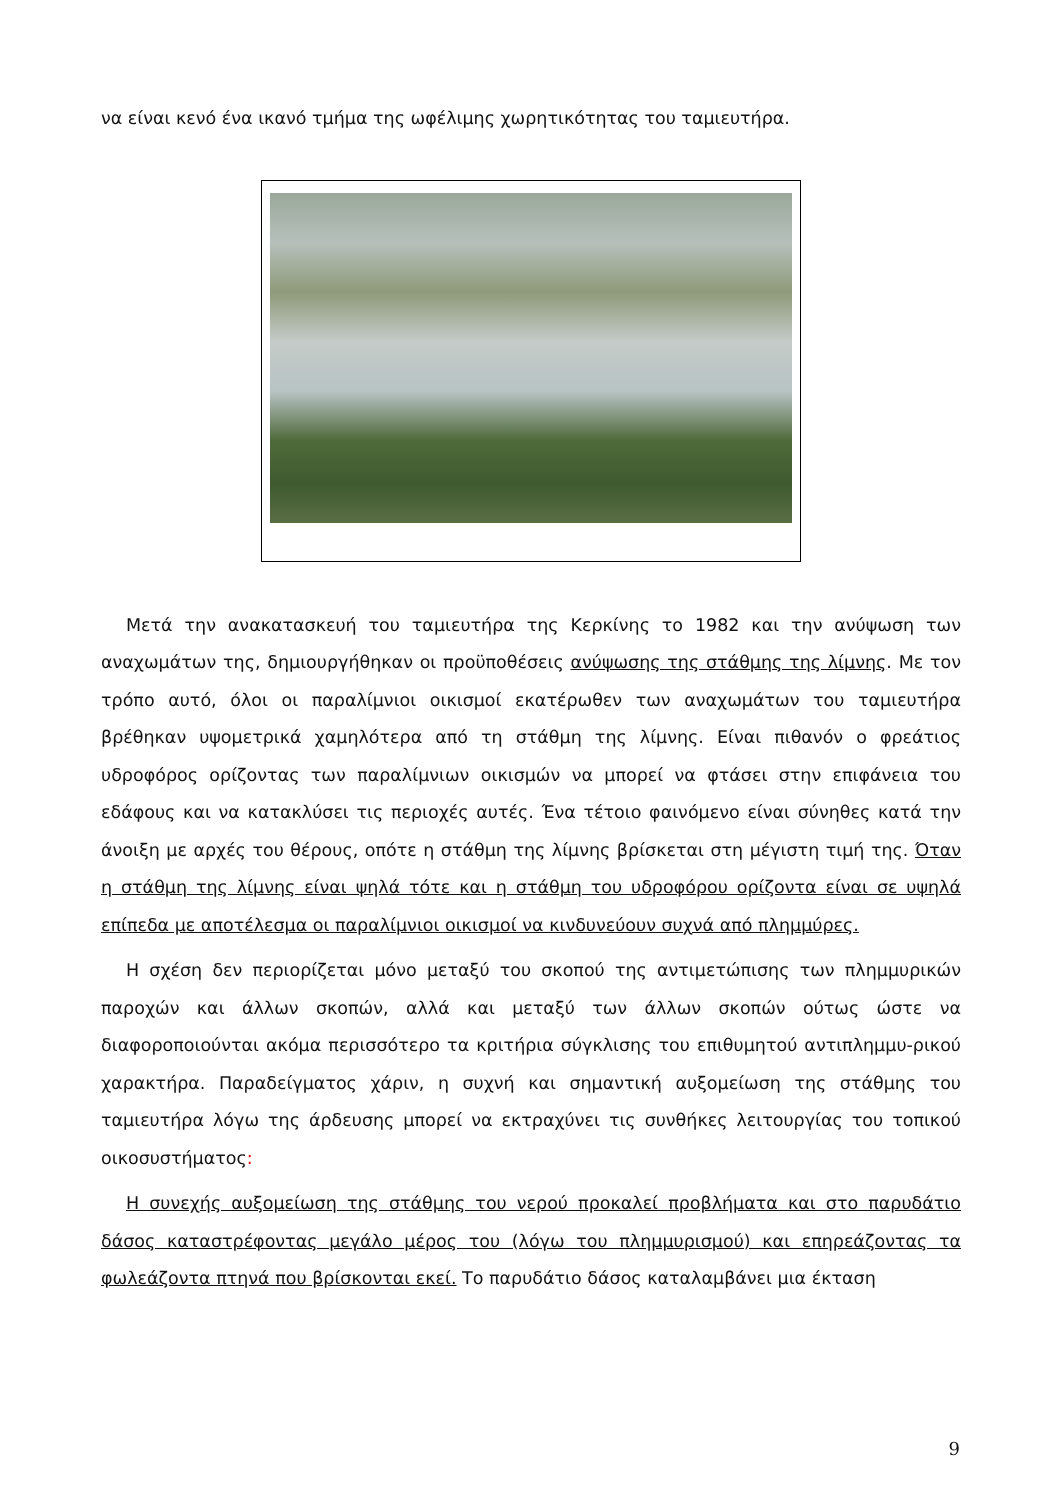να είναι κενό ένα ικανό τμήμα της ωφέλιμης χωρητικότητας του ταμιευτήρα.
Μετά την ανακατασκευή του ταμιευτήρα της Κερκίνης το 1982 και την ανύψωση των αναχωμάτων της, δημιουργήθηκαν οι προϋποθέσεις ανύψωσης της στάθμης της λίμνης. Με τον τρόπο αυτό, όλοι οι παραλίμνιοι οικισμοί εκατέρωθεν των αναχωμάτων του ταμιευτήρα βρέθηκαν υψομετρικά χαμηλότερα από τη στάθμη της λίμνης. Είναι πιθανόν ο φρεάτιος υδροφόρος ορίζοντας των παραλίμνιων οικισμών να μπορεί να φτάσει στην επιφάνεια του εδάφους και να κατακλύσει τις περιοχές αυτές. Ένα τέτοιο φαινόμενο είναι σύνηθες κατά την άνοιξη με αρχές του θέρους, οπότε η στάθμη της λίμνης βρίσκεται στη μέγιστη τιμή της. Όταν η στάθμη της λίμνης είναι ψηλά τότε και η στάθμη του υδροφόρου ορίζοντα είναι σε υψηλά επίπεδα με αποτέλεσμα οι παραλίμνιοι οικισμοί να κινδυνεύουν συχνά από πλημμύρες.
Η σχέση δεν περιορίζεται μόνο μεταξύ του σκοπού της αντιμετώπισης των πλημμυρικών παροχών και άλλων σκοπών, αλλά και μεταξύ των άλλων σκοπών ούτως ώστε να διαφοροποιούνται ακόμα περισσότερο τα κριτήρια σύγκλισης του επιθυμητού αντιπλημμυ-ρικού χαρακτήρα. Παραδείγματος χάριν, η συχνή και σημαντική αυξομείωση της στάθμης του ταμιευτήρα λόγω της άρδευσης μπορεί να εκτραχύνει τις συνθήκες λειτουργίας του τοπικού οικοσυστήματος:
Η συνεχής αυξομείωση της στάθμης του νερού προκαλεί προβλήματα και στο παρυδάτιο δάσος καταστρέφοντας μεγάλο μέρος του (λόγω του πλημμυρισμού) και επηρεάζοντας τα φωλεάζοντα πτηνά που βρίσκονται εκεί. Το παρυδάτιο δάσος καταλαμβάνει μια έκταση
9